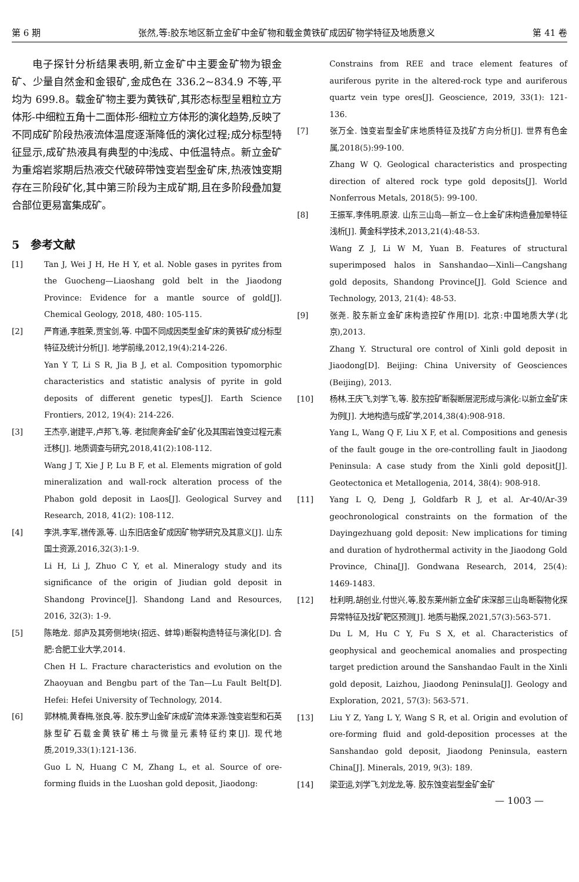第 6 期 张然,等:胶东地区新立金矿中金矿物和载金黄铁矿成因矿物学特征及地质意义 第 41 卷
电子探针分析结果表明,新立金矿中主要金矿物为银金矿、少量自然金和金银矿,金成色在 336.2~834.9 不等,平均为 699.8。载金矿物主要为黄铁矿,其形态标型呈粗粒立方体形-中细粒五角十二面体形-细粒立方体形的演化趋势,反映了不同成矿阶段热液流体温度逐渐降低的演化过程;成分标型特征显示,成矿热液具有典型的中浅成、中低温特点。新立金矿为重熔岩浆期后热液交代破碎带蚀变岩型金矿床,热液蚀变期存在三阶段矿化,其中第三阶段为主成矿期,且在多阶段叠加复合部位更易富集成矿。
5　参考文献
[1] Tan J, Wei J H, He H Y, et al. Noble gases in pyrites from the Guocheng—Liaoshang gold belt in the Jiaodong Province: Evidence for a mantle source of gold[J]. Chemical Geology, 2018, 480: 105-115.
[2] 严育通,李胜荣,贾宝剑,等. 中国不同成因类型金矿床的黄铁矿成分标型特征及统计分析[J]. 地学前缘,2012,19(4):214-226.
Yan Y T, Li S R, Jia B J, et al. Composition typomorphic characteristics and statistic analysis of pyrite in gold deposits of different genetic types[J]. Earth Science Frontiers, 2012, 19(4): 214-226.
[3] 王杰亭,谢建平,卢邦飞,等. 老挝爬奔金矿金矿化及其围岩蚀变过程元素迁移[J]. 地质调查与研究,2018,41(2):108-112.
Wang J T, Xie J P, Lu B F, et al. Elements migration of gold mineralization and wall-rock alteration process of the Phabon gold deposit in Laos[J]. Geological Survey and Research, 2018, 41(2): 108-112.
[4] 李洪,李军,禚传源,等. 山东旧店金矿成因矿物学研究及其意义[J]. 山东国土资源,2016,32(3):1-9.
Li H, Li J, Zhuo C Y, et al. Mineralogy study and its significance of the origin of Jiudian gold deposit in Shandong Province[J]. Shandong Land and Resources, 2016, 32(3): 1-9.
[5] 陈皓龙. 郯庐及其旁侧地块(招远、蚌埠)断裂构造特征与演化[D]. 合肥:合肥工业大学,2014.
Chen H L. Fracture characteristics and evolution on the Zhaoyuan and Bengbu part of the Tan—Lu Fault Belt[D]. Hefei: Hefei University of Technology, 2014.
[6] 郭林楠,黄春梅,张良,等. 胶东罗山金矿床成矿流体来源:蚀变岩型和石英脉型矿石载金黄铁矿稀土与微量元素特征约束[J]. 现代地质,2019,33(1):121-136.
Guo L N, Huang C M, Zhang L, et al. Source of ore-forming fluids in the Luoshan gold deposit, Jiaodong:
Constrains from REE and trace element features of auriferous pyrite in the altered-rock type and auriferous quartz vein type ores[J]. Geoscience, 2019, 33(1): 121-136.
[7] 张万全. 蚀变岩型金矿床地质特征及找矿方向分析[J]. 世界有色金属,2018(5):99-100.
Zhang W Q. Geological characteristics and prospecting direction of altered rock type gold deposits[J]. World Nonferrous Metals, 2018(5): 99-100.
[8] 王振军,李伟明,原波. 山东三山岛—新立—仓上金矿床构造叠加晕特征浅析[J]. 黄金科学技术,2013,21(4):48-53.
Wang Z J, Li W M, Yuan B. Features of structural superimposed halos in Sanshandao—Xinli—Cangshang gold deposits, Shandong Province[J]. Gold Science and Technology, 2013, 21(4): 48-53.
[9] 张尧. 胶东新立金矿床构造控矿作用[D]. 北京:中国地质大学(北京),2013.
Zhang Y. Structural ore control of Xinli gold deposit in Jiaodong[D]. Beijing: China University of Geosciences (Beijing), 2013.
[10] 杨林,王庆飞,刘学飞,等. 胶东控矿断裂断层泥形成与演化:以新立金矿床为例[J]. 大地构造与成矿学,2014,38(4):908-918.
Yang L, Wang Q F, Liu X F, et al. Compositions and genesis of the fault gouge in the ore-controlling fault in Jiaodong Peninsula: A case study from the Xinli gold deposit[J]. Geotectonica et Metallogenia, 2014, 38(4): 908-918.
[11] Yang L Q, Deng J, Goldfarb R J, et al. Ar-40/Ar-39 geochronological constraints on the formation of the Dayingezhuang gold deposit: New implications for timing and duration of hydrothermal activity in the Jiaodong Gold Province, China[J]. Gondwana Research, 2014, 25(4): 1469-1483.
[12] 杜利明,胡创业,付世兴,等,胶东莱州新立金矿床深部三山岛断裂物化探异常特征及找矿靶区预测[J]. 地质与勘探,2021,57(3):563-571.
Du L M, Hu C Y, Fu S X, et al. Characteristics of geophysical and geochemical anomalies and prospecting target prediction around the Sanshandao Fault in the Xinli gold deposit, Laizhou, Jiaodong Peninsula[J]. Geology and Exploration, 2021, 57(3): 563-571.
[13] Liu Y Z, Yang L Y, Wang S R, et al. Origin and evolution of ore-forming fluid and gold-deposition processes at the Sanshandao gold deposit, Jiaodong Peninsula, eastern China[J]. Minerals, 2019, 9(3): 189.
[14] 梁亚运,刘学飞,刘龙龙,等. 胶东蚀变岩型金矿金矿
— 1003 —